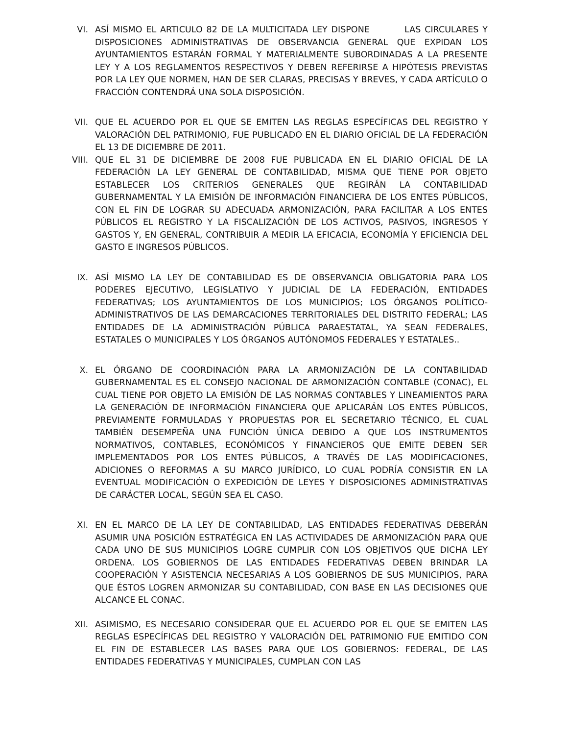VI. ASÍ MISMO EL ARTICULO 82 DE LA MULTICITADA LEY DISPONE LAS CIRCULARES Y DISPOSICIONES ADMINISTRATIVAS DE OBSERVANCIA GENERAL QUE EXPIDAN LOS AYUNTAMIENTOS ESTARÁN FORMAL Y MATERIALMENTE SUBORDINADAS A LA PRESENTE LEY Y A LOS REGLAMENTOS RESPECTIVOS Y DEBEN REFERIRSE A HIPÓTESIS PREVISTAS POR LA LEY QUE NORMEN, HAN DE SER CLARAS, PRECISAS Y BREVES, Y CADA ARTÍCULO O FRACCIÓN CONTENDRÁ UNA SOLA DISPOSICIÓN.
VII. QUE EL ACUERDO POR EL QUE SE EMITEN LAS REGLAS ESPECÍFICAS DEL REGISTRO Y VALORACIÓN DEL PATRIMONIO, FUE PUBLICADO EN EL DIARIO OFICIAL DE LA FEDERACIÓN EL 13 DE DICIEMBRE DE 2011.
VIII. QUE EL 31 DE DICIEMBRE DE 2008 FUE PUBLICADA EN EL DIARIO OFICIAL DE LA FEDERACIÓN LA LEY GENERAL DE CONTABILIDAD, MISMA QUE TIENE POR OBJETO ESTABLECER LOS CRITERIOS GENERALES QUE REGIRÁN LA CONTABILIDAD GUBERNAMENTAL Y LA EMISIÓN DE INFORMACIÓN FINANCIERA DE LOS ENTES PÚBLICOS, CON EL FIN DE LOGRAR SU ADECUADA ARMONIZACIÓN, PARA FACILITAR A LOS ENTES PÚBLICOS EL REGISTRO Y LA FISCALIZACIÓN DE LOS ACTIVOS, PASIVOS, INGRESOS Y GASTOS Y, EN GENERAL, CONTRIBUIR A MEDIR LA EFICACIA, ECONOMÍA Y EFICIENCIA DEL GASTO E INGRESOS PÚBLICOS.
IX. ASÍ MISMO LA LEY DE CONTABILIDAD ES DE OBSERVANCIA OBLIGATORIA PARA LOS PODERES EJECUTIVO, LEGISLATIVO Y JUDICIAL DE LA FEDERACIÓN, ENTIDADES FEDERATIVAS; LOS AYUNTAMIENTOS DE LOS MUNICIPIOS; LOS ÓRGANOS POLÍTICO-ADMINISTRATIVOS DE LAS DEMARCACIONES TERRITORIALES DEL DISTRITO FEDERAL; LAS ENTIDADES DE LA ADMINISTRACIÓN PÚBLICA PARAESTATAL, YA SEAN FEDERALES, ESTATALES O MUNICIPALES Y LOS ÓRGANOS AUTÓNOMOS FEDERALES Y ESTATALES..
X. EL ÓRGANO DE COORDINACIÓN PARA LA ARMONIZACIÓN DE LA CONTABILIDAD GUBERNAMENTAL ES EL CONSEJO NACIONAL DE ARMONIZACIÓN CONTABLE (CONAC), EL CUAL TIENE POR OBJETO LA EMISIÓN DE LAS NORMAS CONTABLES Y LINEAMIENTOS PARA LA GENERACIÓN DE INFORMACIÓN FINANCIERA QUE APLICARÁN LOS ENTES PÚBLICOS, PREVIAMENTE FORMULADAS Y PROPUESTAS POR EL SECRETARIO TÉCNICO, EL CUAL TAMBIÉN DESEMPEÑA UNA FUNCIÓN ÚNICA DEBIDO A QUE LOS INSTRUMENTOS NORMATIVOS, CONTABLES, ECONÓMICOS Y FINANCIEROS QUE EMITE DEBEN SER IMPLEMENTADOS POR LOS ENTES PÚBLICOS, A TRAVÉS DE LAS MODIFICACIONES, ADICIONES O REFORMAS A SU MARCO JURÍDICO, LO CUAL PODRÍA CONSISTIR EN LA EVENTUAL MODIFICACIÓN O EXPEDICIÓN DE LEYES Y DISPOSICIONES ADMINISTRATIVAS DE CARÁCTER LOCAL, SEGÚN SEA EL CASO.
XI. EN EL MARCO DE LA LEY DE CONTABILIDAD, LAS ENTIDADES FEDERATIVAS DEBERÁN ASUMIR UNA POSICIÓN ESTRATÉGICA EN LAS ACTIVIDADES DE ARMONIZACIÓN PARA QUE CADA UNO DE SUS MUNICIPIOS LOGRE CUMPLIR CON LOS OBJETIVOS QUE DICHA LEY ORDENA. LOS GOBIERNOS DE LAS ENTIDADES FEDERATIVAS DEBEN BRINDAR LA COOPERACIÓN Y ASISTENCIA NECESARIAS A LOS GOBIERNOS DE SUS MUNICIPIOS, PARA QUE ÉSTOS LOGREN ARMONIZAR SU CONTABILIDAD, CON BASE EN LAS DECISIONES QUE ALCANCE EL CONAC.
XII. ASIMISMO, ES NECESARIO CONSIDERAR QUE EL ACUERDO POR EL QUE SE EMITEN LAS REGLAS ESPECÍFICAS DEL REGISTRO Y VALORACIÓN DEL PATRIMONIO FUE EMITIDO CON EL FIN DE ESTABLECER LAS BASES PARA QUE LOS GOBIERNOS: FEDERAL, DE LAS ENTIDADES FEDERATIVAS Y MUNICIPALES, CUMPLAN CON LAS